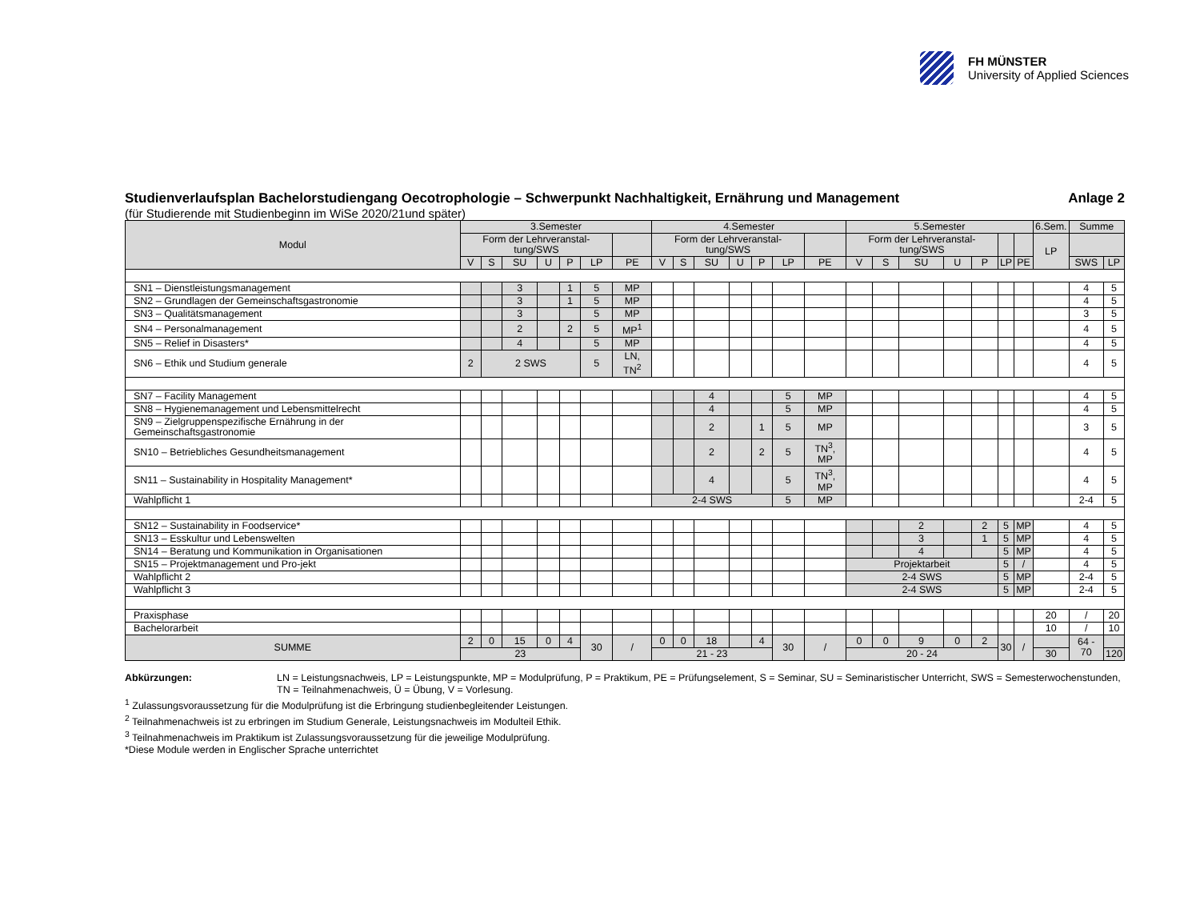FH MÜNSTER
University of Applied Sciences
Studienverlaufsplan Bachelorstudiengang Oecotrophologie – Schwerpunkt Nachhaltigkeit, Ernährung und Management Anlage 2
(für Studierende mit Studienbeginn im WiSe 2020/21und später)
| Modul | 3.Semester | | | | | | | 4.Semester | | | | | | | 5.Semester | | | | | | | 6.Sem. | Summe | |
| --- | --- | --- | --- | --- | --- | --- | --- | --- | --- | --- | --- | --- | --- | --- | --- | --- | --- | --- | --- | --- | --- | --- | --- | --- |
| | Form der Lehrveranstal-tung/SWS | | | | | | | Form der Lehrveranstal-tung/SWS | | | | | | | Form der Lehrveranstal-tung/SWS | | | | | | | LP | | |
| | V | S | SU | U | P | LP | PE | V | S | SU | U | P | LP | PE | V | S | SU | U | P | LP | PE | | SWS | LP |
| SN1 – Dienstleistungsmanagement | | | 3 | | 1 | 5 | MP | | | | | | | | | | | | | | | | 4 | 5 |
| SN2 – Grundlagen der Gemeinschaftsgastronomie | | | 3 | | 1 | 5 | MP | | | | | | | | | | | | | | | | 4 | 5 |
| SN3 – Qualitätsmanagement | | | 3 | | | 5 | MP | | | | | | | | | | | | | | | | 3 | 5 |
| SN4 – Personalmanagement | | | 2 | | 2 | 5 | MP<sup>1</sup> | | | | | | | | | | | | | | | | 4 | 5 |
| SN5 – Relief in Disasters* | | | 4 | | | 5 | MP | | | | | | | | | | | | | | | | 4 | 5 |
| SN6 – Ethik und Studium generale | 2 | 2 SWS | | | | 5 | LN, TN<sup>2</sup> | | | | | | | | | | | | | | | | 4 | 5 |
| SN7 – Facility Management | | | | | | | | | | 4 | | | 5 | MP | | | | | | | | | 4 | 5 |
| SN8 – Hygienemanagement und Lebensmittelrecht | | | | | | | | | | 4 | | | 5 | MP | | | | | | | | | 4 | 5 |
| SN9 – Zielgruppenspezifische Ernährung in der Gemeinschaftsgastronomie | | | | | | | | | | 2 | | 1 | 5 | MP | | | | | | | | | 3 | 5 |
| SN10 – Betriebliches Gesundheitsmanagement | | | | | | | | | | 2 | | 2 | 5 | TN<sup>3</sup>, MP | | | | | | | | | 4 | 5 |
| SN11 – Sustainability in Hospitality Management* | | | | | | | | | | 4 | | | 5 | TN<sup>3</sup>, MP | | | | | | | | | 4 | 5 |
| Wahlpflicht 1 | | | | | | | | 2-4 SWS | | | | | 5 | MP | | | | | | | | | 2-4 | 5 |
| SN12 – Sustainability in Foodservice* | | | | | | | | | | | | | | | | | 2 | | 2 | 5 | MP | | 4 | 5 |
| SN13 – Esskultur und Lebenswelten | | | | | | | | | | | | | | | | | 3 | | 1 | 5 | MP | | 4 | 5 |
| SN14 – Beratung und Kommunikation in Organisationen | | | | | | | | | | | | | | | | | 4 | | | 5 | MP | | 4 | 5 |
| SN15 – Projektmanagement und Pro-jekt | | | | | | | | | | | | | | | Projektarbeit | | | | | 5 | / | | 4 | 5 |
| Wahlpflicht 2 | | | | | | | | | | | | | | | 2-4 SWS | | | | | 5 | MP | | 2-4 | 5 |
| Wahlpflicht 3 | | | | | | | | | | | | | | | 2-4 SWS | | | | | 5 | MP | | 2-4 | 5 |
| Praxisphase | | | | | | | | | | | | | | | | | | | | | | 20 | / | 20 |
| Bachelorarbeit | | | | | | | | | | | | | | | | | | | | | | 10 | / | 10 |
| SUMME | 2 | 0 | 15 | 0 | 4 | 30 | / | 0 | 0 | 18 | | 4 | 30 | / | 0 | 0 | 9 | 0 | 2 | 30 | / | | 64 - 70 | |
| | 23 | | | | | | | 21 - 23 | | | | | | | 20 - 24 | | | | | | | 30 | | 120 |
Abkürzungen: LN = Leistungsnachweis, LP = Leistungspunkte, MP = Modulprüfung, P = Praktikum, PE = Prüfungselement, S = Seminar, SU = Seminaristischer Unterricht, SWS = Semesterwochenstunden, TN = Teilnahmenachweis, Ü = Übung, V = Vorlesung.
<sup>1</sup> Zulassungsvoraussetzung für die Modulprüfung ist die Erbringung studienbegleitender Leistungen.
<sup>2</sup> Teilnahmenachweis ist zu erbringen im Studium Generale, Leistungsnachweis im Modulteil Ethik.
<sup>3</sup> Teilnahmenachweis im Praktikum ist Zulassungsvoraussetzung für die jeweilige Modulprüfung.
*Diese Module werden in Englischer Sprache unterrichtet